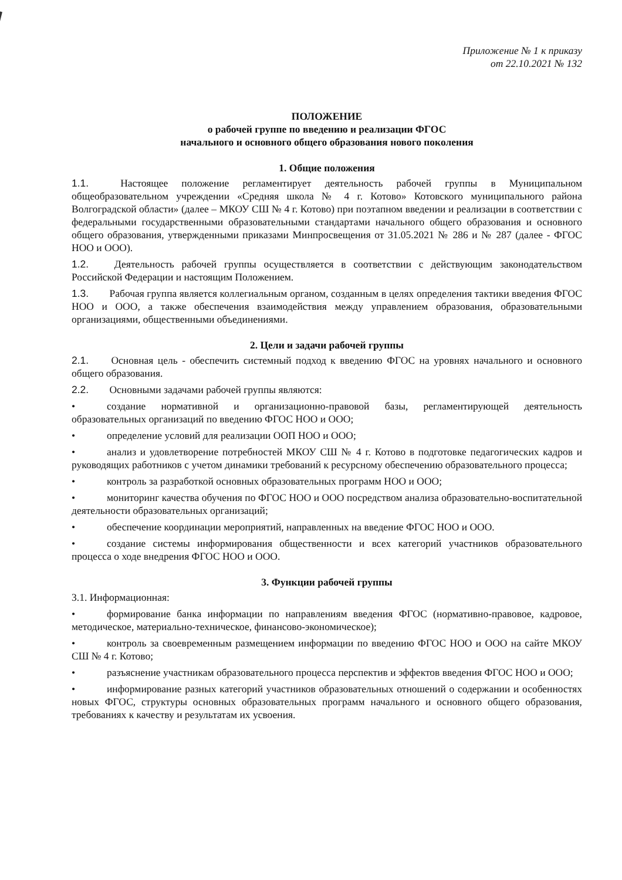Приложение № 1 к приказу
от 22.10.2021 № 132
ПОЛОЖЕНИЕ
о рабочей группе по введению и реализации ФГОС
начального и основного общего образования нового поколения
1. Общие положения
1.1. Настоящее положение регламентирует деятельность рабочей группы в Муниципальном общеобразовательном учреждении «Средняя школа № 4 г. Котово» Котовского муниципального района Волгоградской области» (далее – МКОУ СШ № 4 г. Котово) при поэтапном введении и реализации в соответствии с федеральными государственными образовательными стандартами начального общего образования и основного общего образования, утвержденными приказами Минпросвещения от 31.05.2021 № 286 и № 287 (далее - ФГОС НОО и ООО).
1.2. Деятельность рабочей группы осуществляется в соответствии с действующим законодательством Российской Федерации и настоящим Положением.
1.3. Рабочая группа является коллегиальным органом, созданным в целях определения тактики введения ФГОС НОО и ООО, а также обеспечения взаимодействия между управлением образования, образовательными организациями, общественными объединениями.
2. Цели и задачи рабочей группы
2.1. Основная цель - обеспечить системный подход к введению ФГОС на уровнях начального и основного общего образования.
2.2. Основными задачами рабочей группы являются:
• создание нормативной и организационно-правовой базы, регламентирующей деятельность образовательных организаций по введению ФГОС НОО и ООО;
• определение условий для реализации ООП НОО и ООО;
• анализ и удовлетворение потребностей МКОУ СШ № 4 г. Котово в подготовке педагогических кадров и руководящих работников с учетом динамики требований к ресурсному обеспечению образовательного процесса;
• контроль за разработкой основных образовательных программ НОО и ООО;
• мониторинг качества обучения по ФГОС НОО и ООО посредством анализа образовательно-воспитательной деятельности образовательных организаций;
• обеспечение координации мероприятий, направленных на введение ФГОС НОО и ООО.
• создание системы информирования общественности и всех категорий участников образовательного процесса о ходе внедрения ФГОС НОО и ООО.
3. Функции рабочей группы
3.1. Информационная:
• формирование банка информации по направлениям введения ФГОС (нормативно-правовое, кадровое, методическое, материально-техническое, финансово-экономическое);
• контроль за своевременным размещением информации по введению ФГОС НОО и ООО на сайте МКОУ СШ № 4 г. Котово;
• разъяснение участникам образовательного процесса перспектив и эффектов введения ФГОС НОО и ООО;
• информирование разных категорий участников образовательных отношений о содержании и особенностях новых ФГОС, структуры основных образовательных программ начального и основного общего образования, требованиях к качеству и результатам их усвоения.